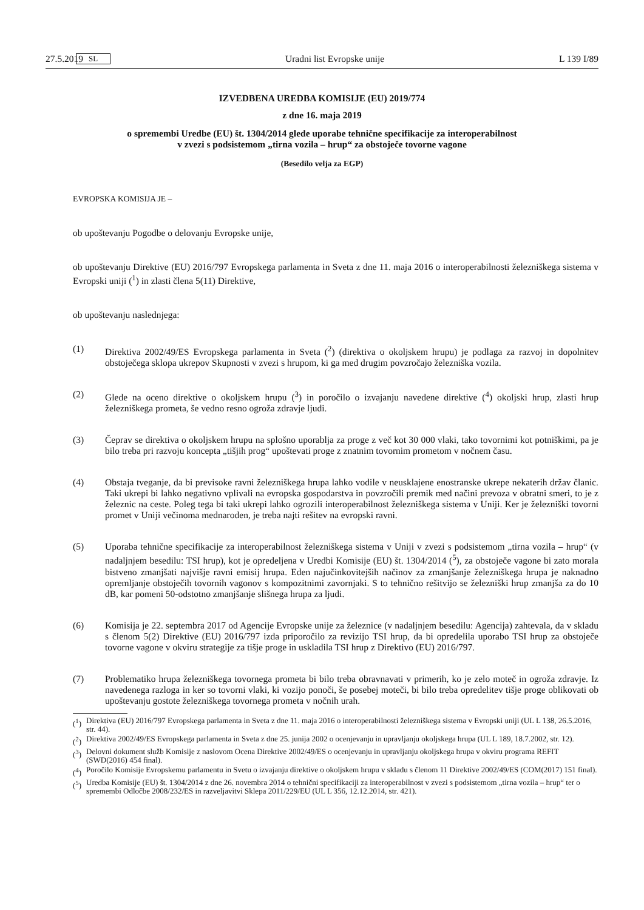27.5.2019 SL Uradni list Evropske unije L 139 I/89
IZVEDBENA UREDBA KOMISIJE (EU) 2019/774
z dne 16. maja 2019
o spremembi Uredbe (EU) št. 1304/2014 glede uporabe tehnične specifikacije za interoperabilnost
v zvezi s podsistemom „tirna vozila – hrup“ za obstoječe tovorne vagone
(Besedilo velja za EGP)
EVROPSKA KOMISIJA JE –
ob upoštevanju Pogodbe o delovanju Evropske unije,
ob upoštevanju Direktive (EU) 2016/797 Evropskega parlamenta in Sveta z dne 11. maja 2016 o interoperabilnosti železniškega sistema v Evropski uniji (<sup>1</sup>) in zlasti člena 5(11) Direktive,
ob upoštevanju naslednjega:
(1)
Direktiva 2002/49/ES Evropskega parlamenta in Sveta (<sup>2</sup>) (direktiva o okoljskem hrupu) je podlaga za razvoj in dopolnitev obstoječega sklopa ukrepov Skupnosti v zvezi s hrupom, ki ga med drugim povzročajo železniška vozila.
(2)
Glede na oceno direktive o okoljskem hrupu (<sup>3</sup>) in poročilo o izvajanju navedene direktive (<sup>4</sup>) okoljski hrup, zlasti hrup železniškega prometa, še vedno resno ogroža zdravje ljudi.
(3)
Čeprav se direktiva o okoljskem hrupu na splošno uporablja za proge z več kot 30 000 vlaki, tako tovornimi kot potniškimi, pa je bilo treba pri razvoju koncepta „tišjih prog“ upoštevati proge z znatnim tovornim prometom v nočnem času.
(4)
Obstaja tveganje, da bi previsoke ravni železniškega hrupa lahko vodile v neusklajene enostranske ukrepe nekaterih držav članic. Taki ukrepi bi lahko negativno vplivali na evropska gospodarstva in povzročili premik med načini prevoza v obratni smeri, to je z železnic na ceste. Poleg tega bi taki ukrepi lahko ogrozili interoperabilnost železniškega sistema v Uniji. Ker je železniški tovorni promet v Uniji večinoma mednaroden, je treba najti rešitev na evropski ravni.
(5)
Uporaba tehnične specifikacije za interoperabilnost železniškega sistema v Uniji v zvezi s podsistemom „tirna vozila – hrup“ (v nadaljnjem besedilu: TSI hrup), kot je opredeljena v Uredbi Komisije (EU) št. 1304/2014 (<sup>5</sup>), za obstoječe vagone bi zato morala bistveno zmanjšati najvišje ravni emisij hrupa. Eden najučinkovitejših načinov za zmanjšanje železniškega hrupa je naknadno opremljanje obstoječih tovornih vagonov s kompozitnimi zavornjaki. S to tehnično rešitvijo se železniški hrup zmanjša za do 10 dB, kar pomeni 50-odstotno zmanjšanje slišnega hrupa za ljudi.
(6)
Komisija je 22. septembra 2017 od Agencije Evropske unije za železnice (v nadaljnjem besedilu: Agencija) zahtevala, da v skladu s členom 5(2) Direktive (EU) 2016/797 izda priporočilo za revizijo TSI hrup, da bi opredelila uporabo TSI hrup za obstoječe tovorne vagone v okviru strategije za tišje proge in uskladila TSI hrup z Direktivo (EU) 2016/797.
(7)
Problematiko hrupa železniškega tovornega prometa bi bilo treba obravnavati v primerih, ko je zelo moteč in ogroža zdravje. Iz navedenega razloga in ker so tovorni vlaki, ki vozijo ponoči, še posebej moteči, bi bilo treba opredelitev tišje proge oblikovati ob upoštevanju gostote železniškega tovornega prometa v nočnih urah.
(<sup>1</sup>) Direktiva (EU) 2016/797 Evropskega parlamenta in Sveta z dne 11. maja 2016 o interoperabilnosti železniškega sistema v Evropski uniji (UL L 138, 26.5.2016, str. 44).
(<sup>2</sup>) Direktiva 2002/49/ES Evropskega parlamenta in Sveta z dne 25. junija 2002 o ocenjevanju in upravljanju okoljskega hrupa (UL L 189, 18.7.2002, str. 12).
(<sup>3</sup>) Delovni dokument služb Komisije z naslovom Ocena Direktive 2002/49/ES o ocenjevanju in upravljanju okoljskega hrupa v okviru programa REFIT (SWD(2016) 454 final).
(<sup>4</sup>) Poročilo Komisije Evropskemu parlamentu in Svetu o izvajanju direktive o okoljskem hrupu v skladu s členom 11 Direktive 2002/49/ES (COM(2017) 151 final).
(<sup>5</sup>) Uredba Komisije (EU) št. 1304/2014 z dne 26. novembra 2014 o tehnični specifikaciji za interoperabilnost v zvezi s podsistemom „tirna vozila – hrup“ ter o spremembi Odločbe 2008/232/ES in razveljavitvi Sklepa 2011/229/EU (UL L 356, 12.12.2014, str. 421).